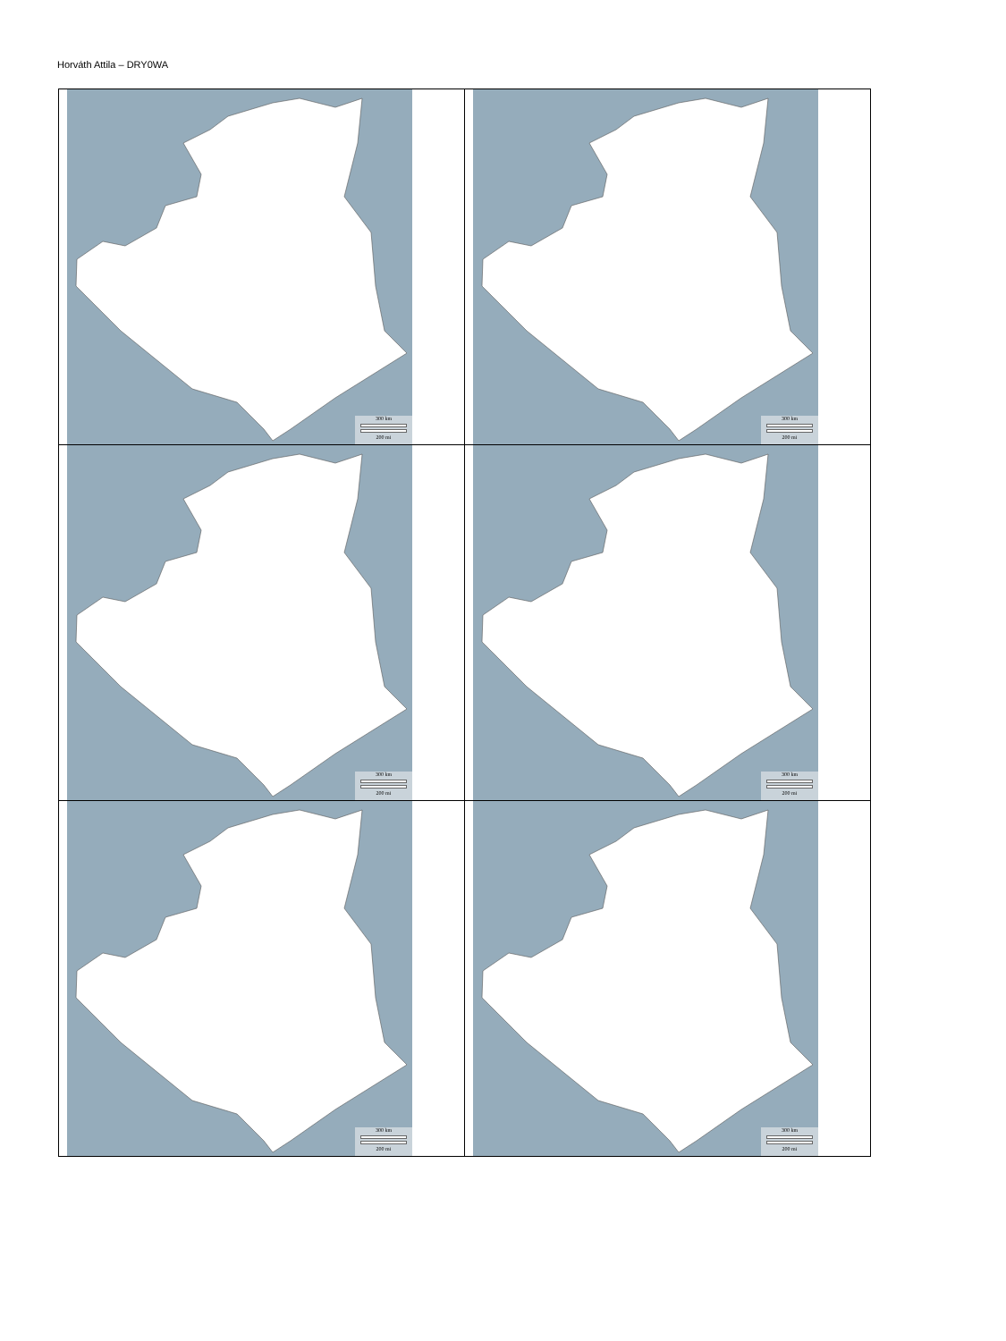Horváth Attila – DRY0WA
| 300 km 200 mi | 300 km 200 mi |
| 300 km 200 mi | 300 km 200 mi |
| 300 km 200 mi | 300 km 200 mi |